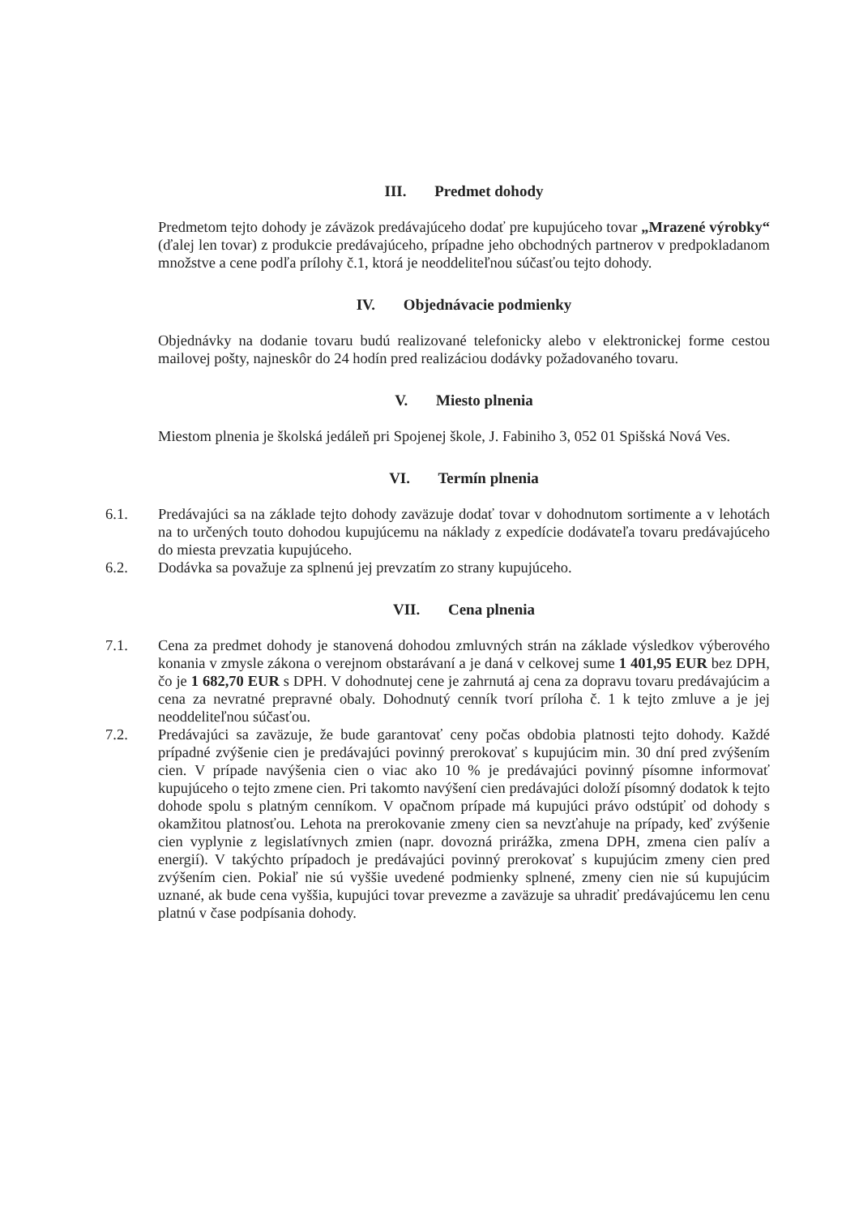III. Predmet dohody
Predmetom tejto dohody je záväzok predávajúceho dodať pre kupujúceho tovar „Mrazené výrobky“ (ďalej len tovar) z produkcie predávajúceho, prípadne jeho obchodných partnerov v predpokladanom množstve a cene podľa prílohy č.1, ktorá je neoddeliteľnou súčasťou tejto dohody.
IV. Objednávacie podmienky
Objednávky na dodanie tovaru budú realizované telefonicky alebo v elektronickej forme cestou mailovej pošty, najneskôr do 24 hodín pred realizáciou dodávky požadovaného tovaru.
V. Miesto plnenia
Miestom plnenia je školská jedáleň pri Spojenej škole, J. Fabiniho 3, 052 01 Spišská Nová Ves.
VI. Termín plnenia
6.1. Predávajúci sa na základe tejto dohody zaväzuje dodať tovar v dohodnutom sortimente a v lehotách na to určených touto dohodou kupujúcemu na náklady z expedície dodávateľa tovaru predávajúceho do miesta prevzatia kupujúceho.
6.2. Dodávka sa považuje za splnenú jej prevzatím zo strany kupujúceho.
VII. Cena plnenia
7.1. Cena za predmet dohody je stanovená dohodou zmluvných strán na základe výsledkov výberového konania v zmysle zákona o verejnom obstarávaní a je daná v celkovej sume 1 401,95 EUR bez DPH, čo je 1 682,70 EUR s DPH. V dohodnutej cene je zahrnutá aj cena za dopravu tovaru predávajúcim a cena za nevratné prepravné obaly. Dohodnutý cenník tvorí príloha č. 1 k tejto zmluve a je jej neoddeliteľnou súčasťou.
7.2. Predávajúci sa zaväzuje, že bude garantovať ceny počas obdobia platnosti tejto dohody. Každé prípadné zvýšenie cien je predávajúci povinný prerokovať s kupujúcim min. 30 dní pred zvýšením cien. V prípade navýšenia cien o viac ako 10 % je predávajúci povinný písomne informovať kupujúceho o tejto zmene cien. Pri takomto navýšení cien predávajúci doloží písomný dodatok k tejto dohode spolu s platným cenníkom. V opačnom prípade má kupujúci právo odstúpiť od dohody s okamžitou platnosťou. Lehota na prerokovanie zmeny cien sa nevzťahuje na prípady, keď zvýšenie cien vyplynie z legislatívnych zmien (napr. dovozná prirážka, zmena DPH, zmena cien palív a energií). V takýchto prípadoch je predávajúci povinný prerokovať s kupujúcim zmeny cien pred zvýšením cien. Pokiaľ nie sú vyššie uvedené podmienky splnené, zmeny cien nie sú kupujúcim uznané, ak bude cena vyššia, kupujúci tovar prevezme a zaväzuje sa uhradiť predávajúcemu len cenu platnú v čase podpísania dohody.